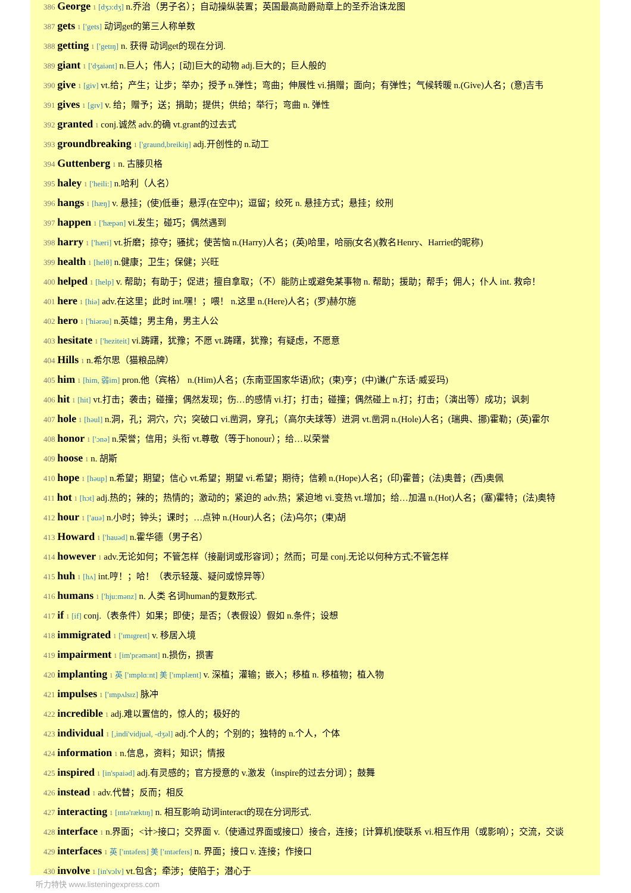386 George 1 [dʒɔ:dʒ] n.乔治（男子名）；自动操纵装置；英国最高勋爵勋章上的圣乔治诛龙图
387 gets 1 ['gets] 动词get的第三人称单数
388 getting 1 ['getɪŋ] n. 获得 动词get的现在分词.
389 giant 1 ['dʒaiənt] n.巨人；伟人；[动]巨大的动物 adj.巨大的；巨人般的
390 give 1 [giv] vt.给；产生；让步；举办；授予 n.弹性；弯曲；伸展性 vi.捐赠；面向；有弹性；气候转暖 n.(Give)人名；(意)吉韦
391 gives 1 [gɪv] v. 给；赠予；送；捐助；提供；供给；举行；弯曲 n. 弹性
392 granted 1 conj.诚然 adv.的确 vt.grant的过去式
393 groundbreaking 1 ['graund,breikiŋ] adj.开创性的 n.动工
394 Guttenberg 1 n. 古滕贝格
395 haley 1 ['heili:] n.哈利（人名）
396 hangs 1 [hæŋ] v. 悬挂；(使)低垂；悬浮(在空中)；逗留；绞死 n. 悬挂方式；悬挂；绞刑
397 happen 1 ['hæpən] vi.发生；碰巧；偶然遇到
398 harry 1 ['hæri] vt.折磨；掠夺；骚扰；使苦恼 n.(Harry)人名；(英)哈里，哈丽(女名)(教名Henry、Harriet的昵称)
399 health 1 [helθ] n.健康；卫生；保健；兴旺
400 helped 1 [help] v. 帮助；有助于；促进；擅自拿取；（不）能防止或避免某事物 n. 帮助；援助；帮手；佣人；仆人 int. 救命！
401 here 1 [hiə] adv.在这里；此时 int.嘿！；喂！ n.这里 n.(Here)人名；(罗)赫尔施
402 hero 1 ['hiərəu] n.英雄；男主角，男主人公
403 hesitate 1 ['heziteit] vi.踌躇，犹豫；不愿 vt.踌躇，犹豫；有疑虑，不愿意
404 Hills 1 n.希尔思（猫粮品牌）
405 him 1 [him, 弱im] pron.他（宾格） n.(Him)人名；(东南亚国家华语)欣；(柬)亨；(中)谦(广东话·威妥玛)
406 hit 1 [hit] vt.打击；袭击；碰撞；偶然发现；伤…的感情 vi.打；打击；碰撞；偶然碰上 n.打；打击；（演出等）成功；讽刺
407 hole 1 [həul] n.洞，孔；洞穴，穴；突破口 vi.凿洞，穿孔；（高尔夫球等）进洞 vt.凿洞 n.(Hole)人名；(瑞典、挪)霍勒；(英)霍尔
408 honor 1 ['ɔnə] n.荣誉；信用；头衔 vt.尊敬（等于honour）；给…以荣誉
409 hoose 1 n. 胡斯
410 hope 1 [həup] n.希望；期望；信心 vt.希望；期望 vi.希望；期待；信赖 n.(Hope)人名；(印)霍普；(法)奥普；(西)奥佩
411 hot 1 [hɔt] adj.热的；辣的；热情的；激动的；紧迫的 adv.热；紧迫地 vi.变热 vt.增加；给…加温 n.(Hot)人名；(塞)霍特；(法)奥特
412 hour 1 ['auə] n.小时；钟头；课时；…点钟 n.(Hour)人名；(法)乌尔；(柬)胡
413 Howard 1 ['hauəd] n.霍华德（男子名）
414 however 1 adv.无论如何；不管怎样（接副词或形容词）；然而；可是 conj.无论以何种方式;不管怎样
415 huh 1 [hʌ] int.哼！；哈！（表示轻蔑、疑问或惊异等）
416 humans 1 ['hju:mənz] n. 人类 名词human的复数形式.
417 if 1 [if] conj.（表条件）如果；即使；是否；（表假设）假如 n.条件；设想
418 immigrated 1 ['ɪmɪgreɪt] v. 移居入境
419 impairment 1 [im'pεəmənt] n.损伤，损害
420 implanting 1 英 ['ɪmplɑːnt] 美 ['ɪmplænt] v. 深植；灌输；嵌入；移植 n. 移植物；植入物
421 impulses 1 ['ɪmpʌlsɪz] 脉冲
422 incredible 1 adj.难以置信的，惊人的；极好的
423 individual 1 [,indi'vidjuəl, -dʒəl] adj.个人的；个别的；独特的 n.个人，个体
424 information 1 n.信息，资料；知识；情报
425 inspired 1 [in'spaiəd] adj.有灵感的；官方授意的 v.激发（inspire的过去分词）；鼓舞
426 instead 1 adv.代替；反而；相反
427 interacting 1 [ɪntə'ræktɪŋ] n. 相互影响 动词interact的现在分词形式.
428 interface 1 n.界面；<计>接口；交界面 v.（使通过界面或接口）接合，连接；[计算机]使联系 vi.相互作用（或影响）；交流，交谈
429 interfaces 1 英 ['ɪntəfeɪs] 美 ['ɪntərfeɪs] n. 界面；接口 v. 连接；作接口
430 involve 1 [in'vɔlv] vt.包含；牵涉；使陷于；潜心于
听力特快 www.listeningexpress.com